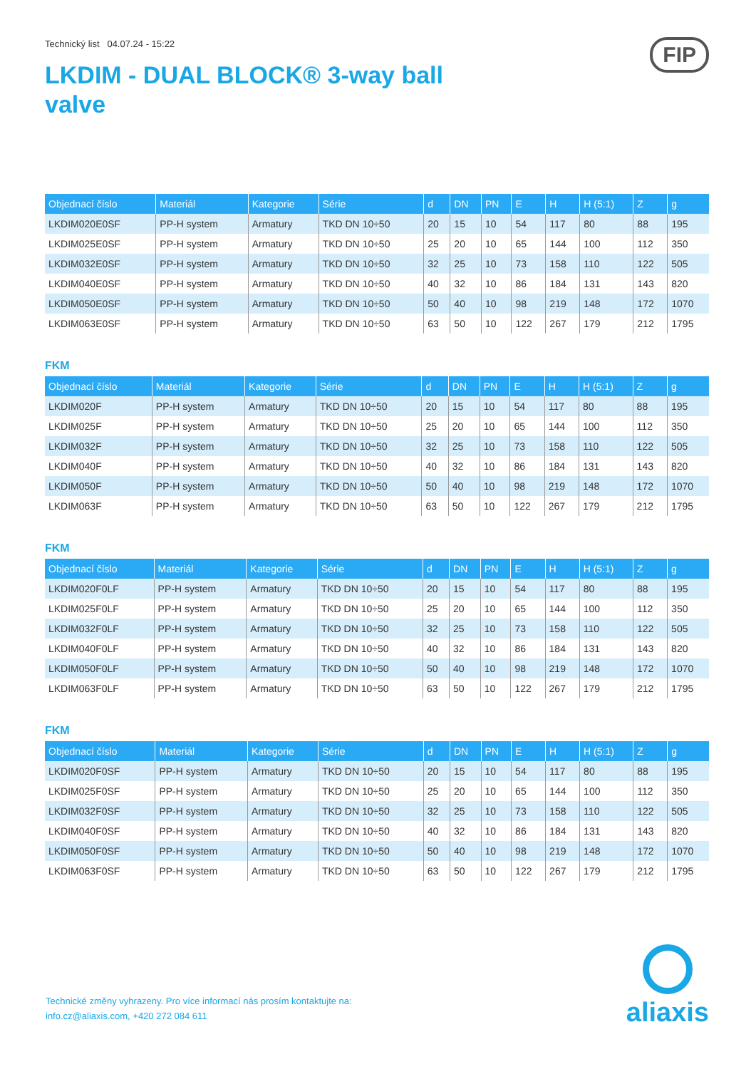FIP
Technický list 04.07.24 - 15:22
LKDIM - DUAL BLOCK® 3-way ball valve
| Objednací číslo | Materiál | Kategorie | Série | d | DN | PN | E | H | H (5:1) | Z | g |
| --- | --- | --- | --- | --- | --- | --- | --- | --- | --- | --- | --- |
| LKDIM020E0SF | PP-H system | Armatury | TKD DN 10÷50 | 20 | 15 | 10 | 54 | 117 | 80 | 88 | 195 |
| LKDIM025E0SF | PP-H system | Armatury | TKD DN 10÷50 | 25 | 20 | 10 | 65 | 144 | 100 | 112 | 350 |
| LKDIM032E0SF | PP-H system | Armatury | TKD DN 10÷50 | 32 | 25 | 10 | 73 | 158 | 110 | 122 | 505 |
| LKDIM040E0SF | PP-H system | Armatury | TKD DN 10÷50 | 40 | 32 | 10 | 86 | 184 | 131 | 143 | 820 |
| LKDIM050E0SF | PP-H system | Armatury | TKD DN 10÷50 | 50 | 40 | 10 | 98 | 219 | 148 | 172 | 1070 |
| LKDIM063E0SF | PP-H system | Armatury | TKD DN 10÷50 | 63 | 50 | 10 | 122 | 267 | 179 | 212 | 1795 |
FKM
| Objednací číslo | Materiál | Kategorie | Série | d | DN | PN | E | H | H (5:1) | Z | g |
| --- | --- | --- | --- | --- | --- | --- | --- | --- | --- | --- | --- |
| LKDIM020F | PP-H system | Armatury | TKD DN 10÷50 | 20 | 15 | 10 | 54 | 117 | 80 | 88 | 195 |
| LKDIM025F | PP-H system | Armatury | TKD DN 10÷50 | 25 | 20 | 10 | 65 | 144 | 100 | 112 | 350 |
| LKDIM032F | PP-H system | Armatury | TKD DN 10÷50 | 32 | 25 | 10 | 73 | 158 | 110 | 122 | 505 |
| LKDIM040F | PP-H system | Armatury | TKD DN 10÷50 | 40 | 32 | 10 | 86 | 184 | 131 | 143 | 820 |
| LKDIM050F | PP-H system | Armatury | TKD DN 10÷50 | 50 | 40 | 10 | 98 | 219 | 148 | 172 | 1070 |
| LKDIM063F | PP-H system | Armatury | TKD DN 10÷50 | 63 | 50 | 10 | 122 | 267 | 179 | 212 | 1795 |
FKM
| Objednací číslo | Materiál | Kategorie | Série | d | DN | PN | E | H | H (5:1) | Z | g |
| --- | --- | --- | --- | --- | --- | --- | --- | --- | --- | --- | --- |
| LKDIM020F0LF | PP-H system | Armatury | TKD DN 10÷50 | 20 | 15 | 10 | 54 | 117 | 80 | 88 | 195 |
| LKDIM025F0LF | PP-H system | Armatury | TKD DN 10÷50 | 25 | 20 | 10 | 65 | 144 | 100 | 112 | 350 |
| LKDIM032F0LF | PP-H system | Armatury | TKD DN 10÷50 | 32 | 25 | 10 | 73 | 158 | 110 | 122 | 505 |
| LKDIM040F0LF | PP-H system | Armatury | TKD DN 10÷50 | 40 | 32 | 10 | 86 | 184 | 131 | 143 | 820 |
| LKDIM050F0LF | PP-H system | Armatury | TKD DN 10÷50 | 50 | 40 | 10 | 98 | 219 | 148 | 172 | 1070 |
| LKDIM063F0LF | PP-H system | Armatury | TKD DN 10÷50 | 63 | 50 | 10 | 122 | 267 | 179 | 212 | 1795 |
FKM
| Objednací číslo | Materiál | Kategorie | Série | d | DN | PN | E | H | H (5:1) | Z | g |
| --- | --- | --- | --- | --- | --- | --- | --- | --- | --- | --- | --- |
| LKDIM020F0SF | PP-H system | Armatury | TKD DN 10÷50 | 20 | 15 | 10 | 54 | 117 | 80 | 88 | 195 |
| LKDIM025F0SF | PP-H system | Armatury | TKD DN 10÷50 | 25 | 20 | 10 | 65 | 144 | 100 | 112 | 350 |
| LKDIM032F0SF | PP-H system | Armatury | TKD DN 10÷50 | 32 | 25 | 10 | 73 | 158 | 110 | 122 | 505 |
| LKDIM040F0SF | PP-H system | Armatury | TKD DN 10÷50 | 40 | 32 | 10 | 86 | 184 | 131 | 143 | 820 |
| LKDIM050F0SF | PP-H system | Armatury | TKD DN 10÷50 | 50 | 40 | 10 | 98 | 219 | 148 | 172 | 1070 |
| LKDIM063F0SF | PP-H system | Armatury | TKD DN 10÷50 | 63 | 50 | 10 | 122 | 267 | 179 | 212 | 1795 |
Technické změny vyhrazeny. Pro více informací nás prosím kontaktujte na:
info.cz@aliaxis.com, +420 272 084 611
aliaxis